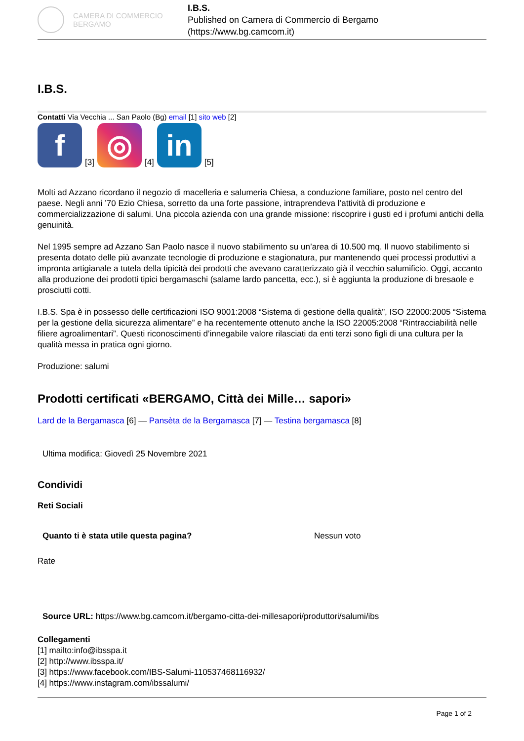CAMERA DI COMMERCIO
BERGAMO
I.B.S.
Published on Camera di Commercio di Bergamo (https://www.bg.camcom.it)
I.B.S.
Contatti Via Vecchia ... San Paolo (Bg) email [1] sito web [2]
f
[3]
◎
[4]
in
[5]
Molti ad Azzano ricordano il negozio di macelleria e salumeria Chiesa, a conduzione familiare, posto nel centro del paese. Negli anni ’70 Ezio Chiesa, sorretto da una forte passione, intraprendeva l’attività di produzione e commercializzazione di salumi. Una piccola azienda con una grande missione: riscoprire i gusti ed i profumi antichi della genuinità.
Nel 1995 sempre ad Azzano San Paolo nasce il nuovo stabilimento su un’area di 10.500 mq. Il nuovo stabilimento si presenta dotato delle più avanzate tecnologie di produzione e stagionatura, pur mantenendo quei processi produttivi a impronta artigianale a tutela della tipicità dei prodotti che avevano caratterizzato già il vecchio salumificio. Oggi, accanto alla produzione dei prodotti tipici bergamaschi (salame lardo pancetta, ecc.), si è aggiunta la produzione di bresaole e prosciutti cotti.
I.B.S. Spa è in possesso delle certificazioni ISO 9001:2008 “Sistema di gestione della qualità”, ISO 22000:2005 “Sistema per la gestione della sicurezza alimentare” e ha recentemente ottenuto anche la ISO 22005:2008 “Rintracciabilità nelle filiere agroalimentari”. Questi riconoscimenti d’innegabile valore rilasciati da enti terzi sono figli di una cultura per la qualità messa in pratica ogni giorno.
Produzione: salumi
Prodotti certificati «BERGAMO, Città dei Mille… sapori»
Lard de la Bergamasca [6] — Pansèta de la Bergamasca [7] — Testina bergamasca [8]
Ultima modifica: Giovedì 25 Novembre 2021
Condividi
Reti Sociali
Quanto ti è stata utile questa pagina? Nessun voto
Rate
Source URL: https://www.bg.camcom.it/bergamo-citta-dei-millesapori/produttori/salumi/ibs
Collegamenti
[1] mailto:info@ibsspa.it
[2] http://www.ibsspa.it/
[3] https://www.facebook.com/IBS-Salumi-110537468116932/
[4] https://www.instagram.com/ibssalumi/
Page 1 of 2